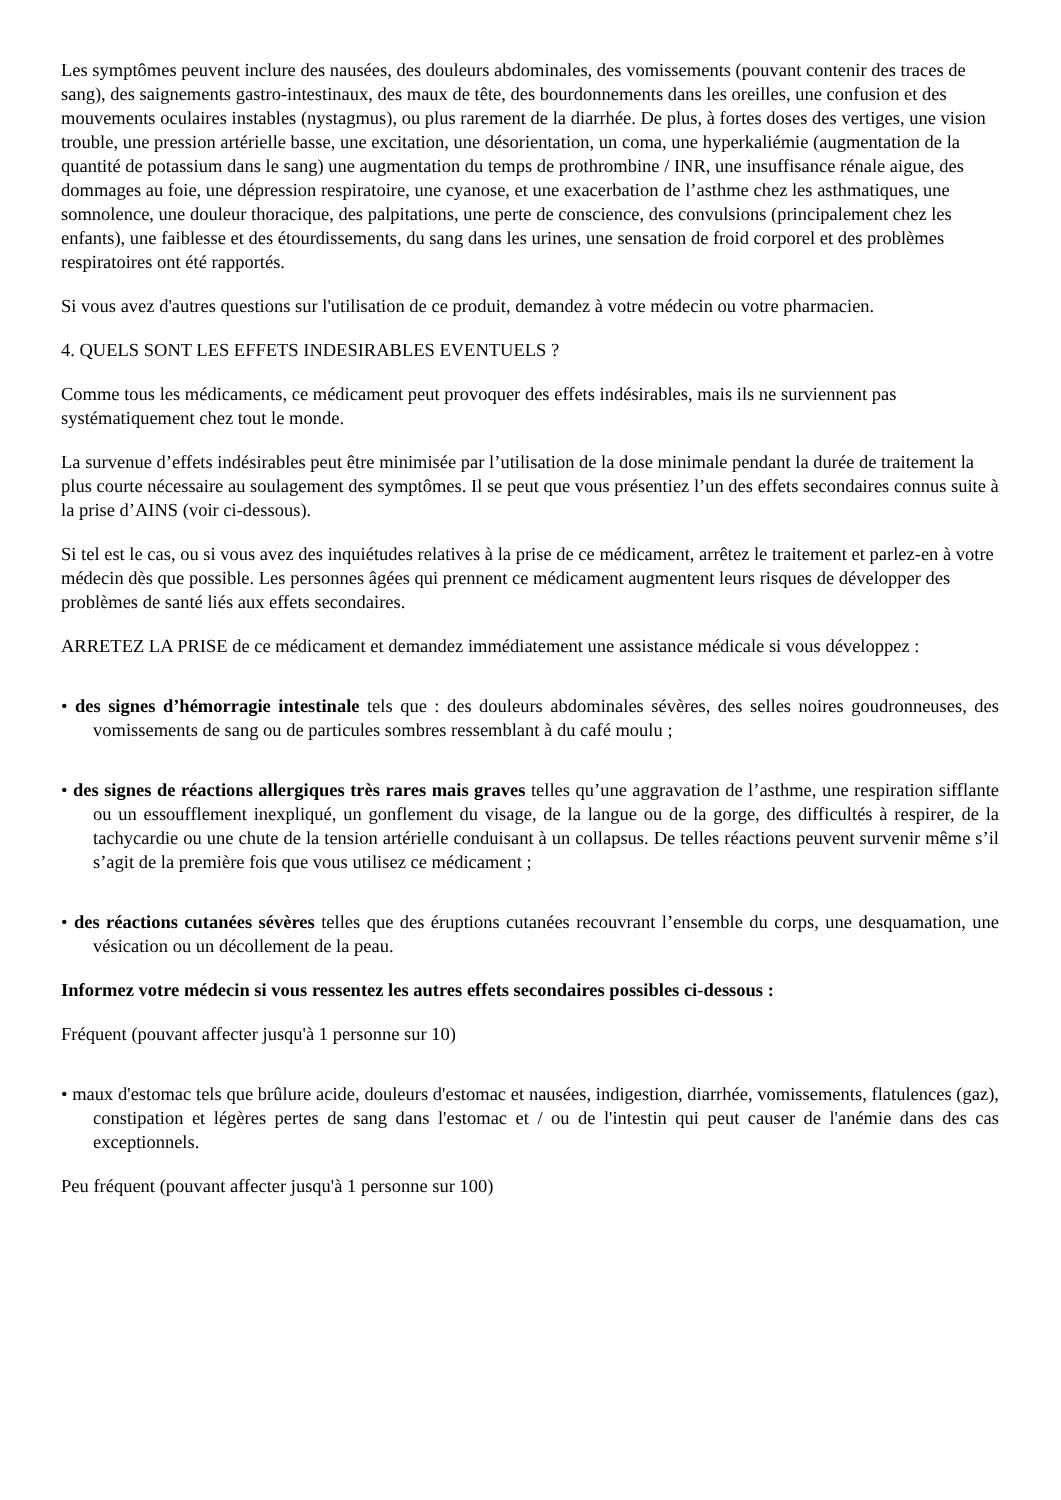Les symptômes peuvent inclure des nausées, des douleurs abdominales, des vomissements (pouvant contenir des traces de sang), des saignements gastro-intestinaux, des maux de tête, des bourdonnements dans les oreilles, une confusion et des mouvements oculaires instables (nystagmus), ou plus rarement de la diarrhée. De plus, à fortes doses des vertiges, une vision trouble, une pression artérielle basse, une excitation, une désorientation, un coma, une hyperkaliémie (augmentation de la quantité de potassium dans le sang) une augmentation du temps de prothrombine / INR, une insuffisance rénale aigue, des dommages au foie, une dépression respiratoire, une cyanose, et une exacerbation de l’asthme chez les asthmatiques, une somnolence, une douleur thoracique, des palpitations, une perte de conscience, des convulsions (principalement chez les enfants), une faiblesse et des étourdissements, du sang dans les urines, une sensation de froid corporel et des problèmes respiratoires ont été rapportés.
Si vous avez d'autres questions sur l'utilisation de ce produit, demandez à votre médecin ou votre pharmacien.
4. QUELS SONT LES EFFETS INDESIRABLES EVENTUELS ?
Comme tous les médicaments, ce médicament peut provoquer des effets indésirables, mais ils ne surviennent pas systématiquement chez tout le monde.
La survenue d’effets indésirables peut être minimisée par l’utilisation de la dose minimale pendant la durée de traitement la plus courte nécessaire au soulagement des symptômes. Il se peut que vous présentiez l’un des effets secondaires connus suite à la prise d’AINS (voir ci-dessous).
Si tel est le cas, ou si vous avez des inquiétudes relatives à la prise de ce médicament, arrêtez le traitement et parlez-en à votre médecin dès que possible. Les personnes âgées qui prennent ce médicament augmentent leurs risques de développer des problèmes de santé liés aux effets secondaires.
ARRETEZ LA PRISE de ce médicament et demandez immédiatement une assistance médicale si vous développez :
• des signes d’hémorragie intestinale tels que : des douleurs abdominales sévères, des selles noires goudronneuses, des vomissements de sang ou de particules sombres ressemblant à du café moulu ;
• des signes de réactions allergiques très rares mais graves telles qu’une aggravation de l’asthme, une respiration sifflante ou un essoufflement inexpliqué, un gonflement du visage, de la langue ou de la gorge, des difficultés à respirer, de la tachycardie ou une chute de la tension artérielle conduisant à un collapsus. De telles réactions peuvent survenir même s’il s’agit de la première fois que vous utilisez ce médicament ;
• des réactions cutanées sévères telles que des éruptions cutanées recouvrant l’ensemble du corps, une desquamation, une vésication ou un décollement de la peau.
Informez votre médecin si vous ressentez les autres effets secondaires possibles ci-dessous :
Fréquent (pouvant affecter jusqu'à 1 personne sur 10)
• maux d'estomac tels que brûlure acide, douleurs d'estomac et nausées, indigestion, diarrhée, vomissements, flatulences (gaz), constipation et légères pertes de sang dans l'estomac et / ou de l'intestin qui peut causer de l'anémie dans des cas exceptionnels.
Peu fréquent (pouvant affecter jusqu'à 1 personne sur 100)